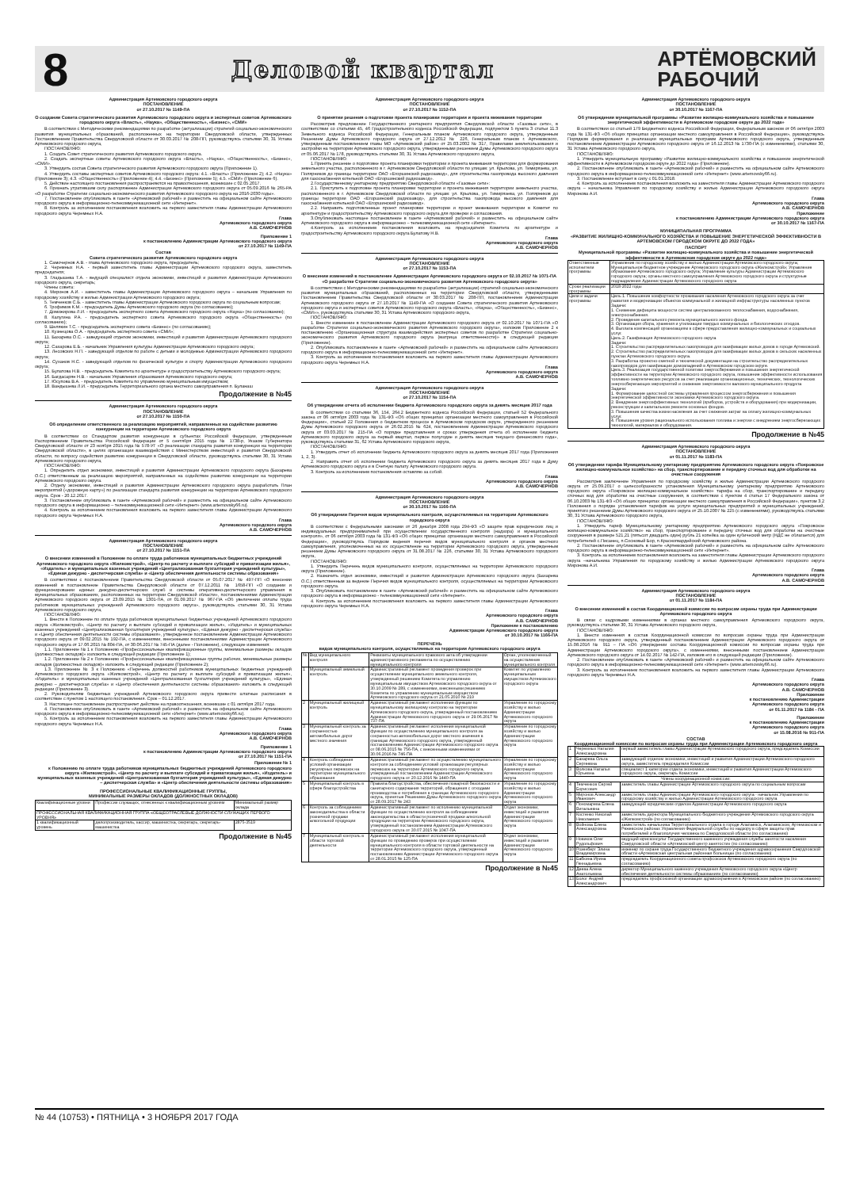8 Деловой квартал АРТЁМОВСКИЙ
РАБОЧИЙ
Администрация Артемовского городского округа
ПОСТАНОВЛЕНИЕ
от 27.10.2017 № 1149-ПА
О создании Совета стратегического развития Артемовского городского округа и экспертных советов Артемовского городского округа «Власть», «Наука», «Общественность», «Бизнес», «СМИ»
В соответствии с Методическими рекомендациями по разработке (актуализации) стратегий социально-экономического развития муниципальных образований, расположенных на территории Свердловской области, утвержденных Постановлением Правительства Свердловской области от 30.03.2017 № 208-ПП, руководствуясь статьями 30, 31 Устава Артемовского городского округа,
ПОСТАНОВЛЯЮ:
1. Создать Совет стратегического развития Артемовского городского округа.
2. Создать экспертные советы Артемовского городского округа «Власть», «Наука», «Общественность», «Бизнес», «СМИ».
3. Утвердить состав Совета стратегического развития Артемовского городского округа (Приложение 1).
4. Утвердить составы экспертных советов Артемовского городского округа: 4.1. «Власть» (Приложение 2); 4.2. «Наука» (Приложение 3); 4.3. «Общественность» (Приложение 4); 4.4. «Бизнес» (Приложение 5); 4.5. «СМИ» (Приложение 6).
5. Действие настоящего постановления распространяются на правоотношения, возникшие с 02.05.2017.
6. Признать утратившим силу распоряжение Администрации Артемовского городского округа от 05.09.2016 № 265-РА «О разработке Стратегии социально-экономического развития Артемовского городского округа на 2016-2030 годы».
7. Постановление опубликовать в газете «Артемовский рабочий» и разместить на официальном сайте Артемовского городского округа в информационно-телекоммуникационной сети «Интернет».
8. Контроль за исполнением постановления возложить на первого заместителя главы Администрации Артемовского городского округа Черемных Н.А.
Глава
Артемовского городского округа
А.В. САМОЧЕРНОВ
Приложение 1
к постановлению Администрации Артемовского городского округа
от 27.10.2017 № 1149-ПА
Состав
Совета стратегического развития Артемовского городского округа
1. Самочернов А.В. - глава Артемовского городского округа, председатель;
2. Черемных Н.А. - первый заместитель главы Администрации Артемовского городского округа, заместитель председателя;
3. Гладышева Т.А. - ведущий специалист отдела экономики, инвестиций и развития Администрации Артемовского городского округа, секретарь;
Члены совета:
4. Миронов А.И. - заместитель главы Администрации Артемовского городского округа – начальник Управления по городскому хозяйству и жилью Администрации Артемовского городского округа;
5. Темченков С.Б. - заместитель главы Администрации Артемовского городского округа по социальным вопросам;
6. Трофимов К.М. - председатель Думы Артемовского городского округа (по согласованию);
7. Доможирова Л.И. - председатель экспертного совета Артемовского городского округа «Наука» (по согласованию);
8. Калугина Р.А. - председатель экспертного совета Артемовского городского округа «Общественность» (по согласованию);
9. Шелякин Т.С. - председатель экспертного совета «Бизнес» (по согласованию);
10. Кузнецова О.А. - председатель экспертного совета «СМИ»;
11. Бахарева О.С. - заведующий отделом экономики, инвестиций и развития Администрации Артемовского городского округа;
12. Сахарова Е.Б. - начальник Управления культуры Администрации Артемовского городского округа;
13. Лесовских Н.П. - заведующий отделом по работе с детьми и молодежью Администрации Артемовского городского округа;
14. Суханов Н.С. - заведующий отделом по физической культуре и спорту Администрации Артемовского городского округа;
15. Булатова Н.В. - председатель Комитета по архитектуре и градостроительству Артемовского городского округа;
16. Багдасарян Н.В. - начальник Управления образования Артемовского городского округа;
17. Юсупова В.А. - председатель Комитета по управлению муниципальным имуществом;
18. Вандышева Л.И. - председатель Территориального органа местного самоуправления п. Буланаш
Продолжение в №45
Администрация Артемовского городского округа
ПОСТАНОВЛЕНИЕ
от 27.10.2017 № 1150-ПА
Об определении ответственного за реализацию мероприятий, направленных на содействие развитию конкуренции на территории Артемовского городского округа
В соответствии со Стандартом развития конкуренции в субъектах Российской Федерации, утвержденным Распоряжением Правительства Российской Федерации от 5 сентября 2015 года № 1738-р, Указом Губернатора Свердловской области от 23 ноября 2015 года № 578-УГ «О реализации стандарта развития конкуренции на территории Свердловской области», в целях организации взаимодействия с Министерством инвестиций и развития Свердловской области, по вопросу содействия развитию конкуренции в Свердловской области, руководствуясь статьями 30, 31 Устава Артемовского городского округа,
ПОСТАНОВЛЯЮ:
1. Определить отдел экономики, инвестиций и развития Администрации Артемовского городского округа (Бахарева О.С.) ответственным за реализацию мероприятий, направленных на содействие развитию конкуренции на территории Артемовского городского округа.
2. Отделу экономики, инвестиций и развития Администрации Артемовского городского округа разработать План мероприятий («дорожную карту») по реализации стандарта развития конкуренции на территории Артемовского городского округа. Срок - 20.12.2017.
3. Постановление опубликовать в газете «Артемовский рабочий» и разместить на официальном сайте Артемовского городского округа в информационно – телекоммуникационной сети «Интернет» (www.artemovsky66.ru).
4. Контроль за исполнением постановления возложить на первого заместителя главы Администрации Артемовского городского округа Черемных Н.А.
Глава
Артемовского городского округа
А.В. САМОЧЕРНОВ
Администрация Артемовского городского округа
ПОСТАНОВЛЕНИЕ
от 27.10.2017 № 1151-ПА
О внесении изменений в Положение по оплате труда работников муниципальных бюджетных учреждений Артемовского городского округа «Жилкомстрой», «Центр по расчету и выплате субсидий и приватизации жилья», «Издатель» и муниципальных казенных учреждений «Централизованная бухгалтерия учреждений культуры», «Единая дежурно - диспетчерская служба» и «Центр обеспечения деятельности системы образования»
В соответствии с постановлением Правительства Свердловской области от 05.07.2017 № 497-ПП «О внесении изменений в постановление Правительства Свердловской области от 07.12.2011 № 1658-ПП «О создании и функционировании единых дежурно-диспетчерских служб и системы оперативно-диспетчерского управления в муниципальных образованиях, расположенных на территории Свердловской области», постановлениями Администрации Артемовского городского округа от 23.09.2015 № 1301-ПА, от 01.09.2017 № 967-ПА «Об увеличении оплаты труда работников муниципальных учреждений Артемовского городского округа», руководствуясь статьями 30, 31 Устава Артемовского городского округа,
ПОСТАНОВЛЯЮ:
1. Внести в Положение по оплате труда работников муниципальных бюджетных учреждений Артемовского городского округа «Жилкомстрой», «Центр по расчету и выплате субсидий и приватизации жилья», «Издатель» и муниципальных казенных учреждений «Централизованная бухгалтерия учреждений культуры», «Единая дежурно - диспетчерская служба» и «Центр обеспечения деятельности системы образования», утвержденное постановлением Администрации Артемовского городского округа от 09.02.2015 № 192-ПА, с изменениями, внесенными постановлениями Администрации Артемовского городского округа от 17.06.2015 № 804-ПА, от 30.06.2017 № 745-ПА (далее - Положение), следующие изменения:
1.1. Приложение № 1 к Положению «Профессиональные квалификационные группы, минимальные размеры окладов (должностных окладов)» изложить в следующей редакции (Приложение 1);
1.2. Приложение № 2 к Положению «Профессиональные квалификационные группы рабочих, минимальные размеры окладов (должностных окладов)» изложить в следующей редакции (Приложение 2);
1.3. Приложение № 3 к Положению «Перечень должностей работников муниципальных бюджетных учреждений Артемовского городского округа «Жилкомстрой», «Центр по расчету и выплате субсидий и приватизации жилья», «Издатель» и муниципальных казенных учреждений «Централизованная бухгалтерия учреждений культуры», «Единая дежурно – диспетчерская служба» и «Центр обеспечения деятельности системы образования» изложить в следующей редакции (Приложение 3).
2. Руководителям бюджетных учреждений Артемовского городского округа привести штатные расписания в соответствие с пунктом 1 настоящего постановления. Срок – 01.12.2017.
3. Настоящее постановление распространяет действие на правоотношения, возникшие с 01 октября 2017 года.
4. Постановление опубликовать в газете «Артемовский рабочий» и разместить на официальном сайте Артемовского городского округа в информационно-телекоммуникационной сети «Интернет» (www.artemovsky66.ru).
5. Контроль за исполнением постановления возложить на первого заместителя главы Администрации Артемовского городского округа Черемных Н.А.
Глава
Артемовского городского округа
А.В. САМОЧЕРНОВ
Приложение 1
к постановлению Администрации Артемовского городского округа
от 27.10.2017 № 1151-ПА
Приложение № 1
к Положению по оплате труда работников муниципальных бюджетных учреждений Артемовского городского округа «Жилкомстрой», «Центр по расчету и выплате субсидий и приватизации жилья», «Издатель» и муниципальных казенных учреждений «Централизованная бухгалтерия учреждений культуры», «Единая дежурно – диспетчерская служба» и «Центр обеспечения деятельности системы образования»
ПРОФЕССИОНАЛЬНЫЕ КВАЛИФИКАЦИОННЫЕ ГРУППЫ,
МИНИМАЛЬНЫЕ РАЗМЕРЫ ОКЛАДОВ (ДОЛЖНОСТНЫХ ОКЛАДОВ)
| Квалификационные уровни | Профессии служащих, отнесенных к квалификационным уровням | Минимальный размер оклада |
| --- | --- | --- |
| ПРОФЕССИОНАЛЬНАЯ КВАЛИФИКАЦИОННАЯ ГРУППА «ОБЩЕОТРАСЛЕВЫЕ ДОЛЖНОСТИ СЛУЖАЩИХ ПЕРВОГО УРОВНЯ» | | |
| 1 квалификационный уровень | делопроизводитель, кассир, машинистка, секретарь, секретарь-машинистка | 2875-3519 |
Продолжение в №45
Администрация Артемовского городского округа
ПОСТАНОВЛЕНИЕ
от 27.10.2017 № 1152-ПА
О принятии решения о подготовке проекта планировки территории и проекта межевания территории
Рассмотрев предложение Государственного унитарного предприятия Свердловской области «Газовые сети», в соответствии со статьями 45, 46 Градостроительного кодекса Российской Федерации, подпунктом 5 пункта 3 статьи 11.3 Земельного кодекса Российской Федерации, Генеральным планом Артемовского городского округа, утвержденным Решением Думы Артемовского городского округа от 27.12.2012 № 226, Генеральным планом г. Артемовского, утвержденным постановлением главы МО «Артемовский район» от 25.03.2002 № 317, Правилами землепользования и застройки на территории Артемовского городского округа, утвержденными решением Думы Артемовского городского округа от 05.06.2017 № 178, руководствуясь статьями 30, 31 Устава Артемовского городского округа,
ПОСТАНОВЛЯЮ:
1.Принять решение о подготовке проекта планировки территории и проекта межевания территории для формирования земельного участка, расположенного в г. Артемовском Свердловской области по улицам: ул. Крылова, ул. Тимирязева, ул. Полярников до границы территории ОАО «Егоршинский радиозавод», для строительства газопровода высокого давления для газоснабжения котельной ОАО «Егоршинский радиозавод».
2.Государственному унитарному предприятию Свердловской области «Газовые сети»:
2.1. Приступить к подготовке проекта планировки территории и проекта межевания территории земельного участка, расположенного в г. Артемовском Свердловской области по улицам: ул. Крылова, ул. Тимирязева, ул. Полярников до границы территории ОАО «Егоршинский радиозавод», для строительства газопровода высокого давления для газоснабжения котельной ОАО «Егоршинский радиозавод».
2.2. Направить подготовленные проект планировки территории и проект межевания территории в Комитет по архитектуре и градостроительству Артемовского городского округа для проверки и согласования.
3.Опубликовать настоящее постановление в газете «Артемовский рабочий» и разместить на официальном сайте Артемовского городского округа в информационно – телекоммуникационной сети «Интернет».
4.Контроль за исполнением постановления возложить на председателя Комитета по архитектуре и градостроительству Артемовского городского округа Булатову Н.В.
Глава
Артемовского городского округа
А.В. САМОЧЕРНОВ
Администрация Артемовского городского округа
ПОСТАНОВЛЕНИЕ
от 27.10.2017 № 1153-ПА
О внесении изменений в постановление Администрации Артемовского городского округа от 02.10.2017 № 1071-ПА «О разработке Стратегии социально-экономического развития Артемовского городского округа»
В соответствии с Методическими рекомендациями по разработке (актуализации) стратегий социально-экономического развития муниципальных образований, расположенных на территории Свердловской области, утвержденными Постановлением Правительства Свердловской области от 30.03.2017 № 208-ПП, постановлением Администрации Артемовского городского округа от 27.10.2017 № 1149-ПА «О создании Совета стратегического развития Артемовского городского округа и экспертных советов Артемовского городского округа «Власть», «Наука», «Общественность», «Бизнес», «СМИ»», руководствуясь статьями 30, 31 Устава Артемовского городского округа,
ПОСТАНОВЛЯЮ:
1. Внести изменение в постановление Администрации Артемовского городского округа от 02.10.2017 № 1071-ПА «О разработке Стратегии социально-экономического развития Артемовского городского округа», изложив Приложение 2 к постановлению «Организационная структура взаимодействия экспертных советов по разработке Стратегии социально-экономического развития Артемовского городского округа (матрица ответственности)» в следующей редакции (Приложение).
2. Опубликовать постановление в газете «Артемовский рабочий» и разместить на официальном сайте Артемовского городского округа в информационно-телекоммуникационной сети «Интернет».
3. Контроль за исполнением постановления возложить на первого заместителя главы Администрации Артемовского городского округа Черемных Н.А.
Глава
Артемовского городского округа
А.В. САМОЧЕРНОВ
Администрация Артемовского городского округа
ПОСТАНОВЛЕНИЕ
от 27.10.2017 № 1154-ПА
Об утверждении отчета об исполнении бюджета Артемовского городского округа за девять месяцев 2017 года
В соответствии со статьями 36, 154, 264.2 Бюджетного кодекса Российской Федерации, статьей 52 Федерального закона от 06 октября 2003 года № 131-ФЗ «Об общих принципах организации местного самоуправления в Российской Федерации», статьей 22 Положения о бюджетном процессе в Артемовском городском округе, утвержденного решением Думы Артемовского городского округа от 26.02.2015 № 624, постановлением Администрации Артемовского городского округа от 03.03.2017 № 215-ПА «О порядке представления и сроках утверждения отчета об исполнении бюджета Артемовского городского округа за первый квартал, первое полугодие и девять месяцев текущего финансового года», руководствуясь статьями 31, 62 Устава Артемовского городского округа,
ПОСТАНОВЛЯЮ:
1. Утвердить отчет об исполнении бюджета Артемовского городского округа за девять месяцев 2017 года (Приложения 1, 2, 3).
2. Направить отчет об исполнении бюджета Артемовского городского округа за девять месяцев 2017 года в Думу Артемовского городского округа и в Счетную палату Артемовского городского округа.
3. Контроль за исполнением постановления оставляю за собой.
Глава
Артемовского городского округа
А.В. САМОЧЕРНОВ
Администрация Артемовского городского округа
ПОСТАНОВЛЕНИЕ
от 30.10.2017 № 1166-ПА
Об утверждении Перечня видов муниципального контроля, осуществляемых на территории Артемовского городского округа
В соответствии с Федеральными законами от 26 декабря 2008 года 294-ФЗ «О защите прав юридических лиц и индивидуальных предпринимателей при осуществлении государственного контроля (надзора) и муниципального контроля», от 06 октября 2003 года № 131-ФЗ «Об общих принципах организации местного самоуправления в Российской Федерации», руководствуясь Порядком ведения перечня видов муниципального контроля и органов местного самоуправления, уполномоченных на их осуществление на территории Артемовского городского округа, утвержденным решением Думы Артемовского городского округа от 31.08.2017 № 226, статьями 30, 31 Устава Артемовского городского округа,
ПОСТАНОВЛЯЮ:
1. Утвердить Перечень видов муниципального контроля, осуществляемых на территории Артемовского городского округа (Приложение).
2. Назначить отдел экономики, инвестиций и развития Администрации Артемовского городского округа (Бахарева О.С.) ответственным за ведение Перечня видов муниципального контроля, осуществляемых на территории Артемовского городского округа.
3. Опубликовать постановление в газете «Артемовский рабочий» и разместить на официальном сайте Артемовского городского округа в информационно - телекоммуникационной сети «Интернет».
4. Контроль за исполнением постановления возложить на первого заместителя главы Администрации Артемовского городского округа Черемных Н.А.
Глава
Артемовского городского округа
А.В. САМОЧЕРНОВ
Приложение к постановлению
Администрации Артемовского городского округа
от 30.10.2017 № 1166-ПА
ПЕРЕЧЕНЬ
видов муниципального контроля, осуществляемых на территории Артемовского городского округа
| № | Вид муниципального контроля | Реквизиты муниципального правового акта об утверждении административного регламента по осуществлению муниципального контроля | Орган, уполномоченный на осуществление муниципального контроля |
| --- | --- | --- | --- |
| 1 | Муниципальный земельный контроль | Административный регламент проведения проверок при осуществлении муниципального земельного контроля, утвержденный решением Комитета по управлению муниципальным имуществом Артемовского городского округа от 30.10.2009 № 289, с изменениями, внесенными решением Комитета по управлению муниципальным имуществом Артемовского городского округа от 21.05.2010 № 219 | Комитет по управлению муниципальным имуществом Артемовского городского округа |
| 2 | Муниципальный жилищный контроль | Административный регламент исполнения функции по муниципальному жилищному контролю на территории Артемовского городского округа, утвержденный постановлением Администрации Артемовского городского округа от 29.06.2017 № 737-ПА | Управление по городскому хозяйству и жилью Администрации Артемовского городского округа |
| 3 | Муниципальный контроль за сохранностью автомобильных дорог местного значения | Административный регламент исполнения муниципальной функции по осуществлению муниципального контроля за сохранностью автомобильных дорог местного значения в границах Артемовского городского округа, утвержденный постановлением Администрации Артемовского городского округа от 08.06.2015 № 756-ПА, с внесенными изменениями от 30.06.2016 № 746-ПА | Управление по городскому хозяйству и жилью Администрации Артемовского городского округа |
| 4 | Контроль соблюдения условий организации регулярных перевозок на территории муниципального образования | Административный регламент по осуществлению муниципального контроля за соблюдением условий организации регулярных перевозок на территории Артемовского городского округа, утвержденный постановлением Администрации Артемовского городского округа от 20.12.2016 № 1440-ПА | Управление по городскому хозяйству и жилью Администрации Артемовского городского округа |
| 5 | Муниципальный контроль в сфере благоустройства | Правила благоустройства, обеспечения пожарной безопасности и санитарного содержания территорий, обращения с отходами производства и потребления в границах Артемовского городского округа, принятые Решением Думы Артемовского городского округа от 28.09.2017 № 243 | Управление по городскому хозяйству и жилью Администрации Артемовского городского округа |
| 6 | Контроль за соблюдением законодательства в области розничной продажи алкогольной продукции | Административный регламент по исполнению муниципальной функции по осуществлению контроля за соблюдением законодательства в области розничной продажи алкогольной продукции на территории Артемовского городского округа, утвержденный постановлением Администрации Артемовского городского округа от 30.07.2015 № 1047-ПА | Отдел экономики, инвестиций и развития Администрации Артемовского городского округа |
| 7 | Муниципальный контроль в области торговой деятельности | Административный регламент исполнения муниципальной функции по проведению проверок при осуществлении муниципального контроля в области торговой деятельности на территории Артемовского городского округа, утвержденный постановлением Администрации Артемовского городского округа от 28.01.2015 № 125-ПА | Отдел экономики, инвестиций и развития Администрации Артемовского городского округа |
Продолжение в №45
Администрация Артемовского городского округа
ПОСТАНОВЛЕНИЕ
от 30.10.2017 № 1167-ПА
Об утверждении муниципальной программы «Развитие жилищно-коммунального хозяйства и повышение энергетической эффективности в Артемовском городском округе до 2022 года»
В соответствии со статьей 179 Бюджетного кодекса Российской Федерации, Федеральным законом от 06 октября 2003 года № 131-ФЗ «Об общих принципах организации местного самоуправления в Российской Федерации», руководствуясь Порядком формирования и реализации муниципальных программ Артемовского городского округа, утвержденным постановлением Администрации Артемовского городского округа от 16.12.2013 № 1730-ПА (с изменениями), статьями 30, 31 Устава Артемовского городского округа,
ПОСТАНОВЛЯЮ:
1. Утвердить муниципальную программу «Развитие жилищно-коммунального хозяйства и повышение энергетической эффективности в Артемовском городском округе до 2022 года» (Приложение).
2. Постановление опубликовать в газете «Артемовский рабочий» и разместить на официальном сайте Артемовского городского округа в информационно-телекоммуникационной сети «Интернет» (www.artemovsky66.ru).
3. Постановление вступает в силу с 01.01.2018.
4. Контроль за исполнением постановления возложить на заместителя главы Администрации Артемовского городского округа – начальника Управления по городскому хозяйству и жилью Администрации Артемовского городского округа Миронова А.И.
Глава
Артемовского городского округа
А.В. САМОЧЕРНОВ
Приложение
к постановлению Администрации Артемовского городского округа
от 30.10.2017 № 1167-ПА
МУНИЦИПАЛЬНАЯ ПРОГРАММА
«РАЗВИТИЕ ЖИЛИЩНО-КОММУНАЛЬНОГО ХОЗЯЙСТВА И ПОВЫШЕНИЕ ЭНЕРГЕТИЧЕСКОЙ ЭФФЕКТИВНОСТИ В АРТЕМОВСКОМ ГОРОДСКОМ ОКРУГЕ ДО 2022 ГОДА»
ПАСПОРТ
Муниципальной программы «Развитие жилищно-коммунального хозяйства и повышение энергетической эффективности в Артемовском городском округе до 2022 года»
| Ответственные исполнители программы | Управление по городскому хозяйству и жилью Администрации Артемовского городского округа; Муниципальное бюджетное учреждение Артемовского городского округа «Жилкомстрой»; Управление образования Артемовского городского округа; Управление культуры Администрации Артемовского городского округа; органы местного самоуправления Артемовского городского округа и структурные подразделения Администрации Артемовского городского округа |
| Сроки реализации программы | 2018-2022 годы |
| Цели и задачи программы | Цель 1. Повышение комфортности проживания населения Артемовского городского округа за счет развития и модернизации объектов коммунальной и жилищной инфраструктуры населенных пунктов Задачи: 1. Снижение дефицита мощности систем централизованного теплоснабжения, водоснабжения, электроснабжения. 2. Проведение капитального ремонта муниципального жилого фонда. 3. Организация сбора, хранения и утилизации твердых коммунальных и биологических отходов. 4. Выплата компенсаций организациям в сфере предоставления жилищно-коммунальных и социальных услуг. Цель 2. Газификация Артемовского городского округа Задачи: 1. Строительство распределительных газопроводов для газификации жилых домов в городе Артемовский. 2. Строительство распределительных газопроводов для газификации жилых домов в сельских населенных пунктах Артемовского городского округа. 3. Разработка проектно-сметной и технической документации на строительство распределительных газопроводов для газификации домовладений в Артемовском городском округе. Цель 3. Реализация государственной политики энергосбережения и повышения энергетической эффективности на территории Артемовского городского округа, повышение эффективности использования топливно-энергетических ресурсов за счет реализации организационных, технических, технологических энергосберегающих мероприятий и снижение энергоемкости валового муниципального продукта Задачи: 1. Формирование целостной системы управления процессом энергосбережения и повышения энергетической эффективности экономики Артемовского городского округа. 2. Внедрение энергоэффективных технологий (приборов, устройств и оборудования) при модернизации, реконструкции и капитальном ремонте основных фондов. 3. Повышение качества жизни населения за счет снижения затрат на оплату жилищно-коммунальных услуг. 4. Повышение уровня рационального использования топлива и энергии с внедрением энергосберегающих технологий, материалов и оборудования. |
Продолжение в №45
Администрация Артемовского городского округа
ПОСТАНОВЛЕНИЕ
от 01.11.2017 № 1183-ПА
Об утверждении тарифа Муниципальному унитарному предприятию Артемовского городского округа «Покровское жилищно-коммунальное хозяйство» на сбор, транспортирование и передачу сточных вод для обработки на очистные сооружения
Рассмотрев заключение Управления по городскому хозяйству и жилью Администрации Артемовского городского округа от 25.09.2017 о целесообразности установления Муниципальному унитарному предприятию Артемовского городского округа «Покровское жилищно-коммунальное хозяйство» тарифа на сбор, транспортирование и передачу сточных вод для обработки на очистные сооружения, в соответствии с пунктом 4 статьи 17 Федерального закона от 06.10.2003 № 131-ФЗ «Об общих принципах организации местного самоуправления в Российской Федерации», пунктом 3.2 Положения о порядке установления тарифов на услуги муниципальных предприятий и муниципальных учреждений, принятого решением Думы Артемовского городского округа от 25.10.2007 № 225 (с изменениями), руководствуясь статьями 30, 31 Устава Артемовского городского округа,
ПОСТАНОВЛЯЮ:
1. Утвердить тариф Муниципальному унитарному предприятию Артемовского городского округа «Покровское жилищно-коммунальное хозяйство» на сбор, транспортирование и передачу сточных вод для обработки на очистные сооружения в размере 521,21 (пятьсот двадцать один) рубль 21 копейка за один кубический метр (НДС не облагается) для потребителей с.Писанец, п.Сосновый Бор, п.Красногвардейский Артемовского района.
2. Постановление опубликовать в газете «Артемовский рабочий» и разместить на официальном сайте Артемовского городского округа в информационно-телекоммуникационной сети «Интернет».
3. Контроль за исполнением постановления возложить на заместителя главы Администрации Артемовского городского округа –начальника Управления по городскому хозяйству и жилью Администрации Артемовского городского округа Миронова А.И.
Глава
Артемовского городского округа
А.В. САМОЧЕРНОВ
Администрация Артемовского городского округа
ПОСТАНОВЛЕНИЕ
от 01.11.2017 № 1184-ПА
О внесении изменений в состав Координационной комиссии по вопросам охраны труда при Администрации Артемовского городского округа
В связи с кадровыми изменениями в органах местного самоуправления Артемовского городского округа, руководствуясь статьями 30, 31 Устава Артемовского городского округа,
ПОСТАНОВЛЯЮ:
1. Внести изменения в состав Координационной комиссии по вопросам охраны труда при Администрации Артемовского городского округа, утвержденный постановлением Администрации Артемовского городского округа от 15.08.2016 № 911 – ПА «Об утверждении состава Координационной комиссии по вопросам охраны труда при Администрации Артемовского городского округа», с изменениями, внесенными постановлением Администрации Артемовского городского округа от 14.02.2017 № 142-ПА, изложив его в следующей редакции (Приложение).
2. Постановление опубликовать в газете «Артемовский рабочий» и разместить на официальном сайте Артемовского городского округа в информационно-телекоммуникационной сети «Интернет» (www.artemovsky66.ru).
3. Контроль за исполнением постановления возложить на первого заместителя главы Администрации Артемовского городского округа Черемных Н.А.
Глава
Артемовского городского округа
А.В. САМОЧЕРНОВ
Приложение
к постановлению Администрации
Артемовского городского округа
от 01.11.2017 № 1184 - ПА
Приложение
к постановлению Администрации
Артемовского городского округа
от 15.08.2016 № 911-ПА
СОСТАВ
Координационной комиссии по вопросам охраны труда при Администрации Артемовского городского округа
| 1 | Черемных Наталия Александровна | первый заместитель главы Администрации Артемовского городского округа, председатель Комиссии |
| 2 | Бахарева Ольга Сергеевна | заведующий отделом экономики, инвестиций и развития Администрации Артемовского городского округа, заместитель председателя Комиссии |
| 3 | Волкова Наталья Юрьевна | специалист 1 категории отдела экономики, инвестиций и развития Администрации Артемовского городского округа, секретарь Комиссии |
| Члены координационной комиссии: | | |
| 4 | Темченков Сергей Борисович | заместитель главы Администрации Артемовского городского округа по социальным вопросам |
| 5 | Миронов Александр Иванович | заместитель главы Администрации Артемовского городского округа - начальник Управления по городскому хозяйству и жилью Администрации Артемовского городского округа |
| 6 | Пономарева Елена Витальевна | заведующий юридическим отделом Администрации Артемовского городского округа |
| 7 | Костенко Николай Николаевич | заместитель директора Муниципального бюджетного учреждения Артемовского городского округа «Жилкомстрой» (по согласованию) |
| 8 | Войнова Елена Александровна | заместитель начальника Территориального отдела в городе Алапаевск, Алапаевском, Артемовском и Режевском районах Управления Федеральной службы по надзору в сфере защиты прав потребителей и благополучия человека по Свердловской области (по согласованию) |
| 9 | Новиков Олег Рудольфович | ведущий юрисконсульт Государственного казенного учреждения службы занятости населения Свердловской области «Артемовский центр занятости» (по согласованию) |
| 10 | Розенберг Элина Владимировна | инженер по охране труда Государственного бюджетного учреждения здравоохранения Свердловской области «Артемовская центральная районная больница» (по согласованию) |
| 11 | Бабкина Ирина Геннадьевна | председатель Координационного совета профсоюзов Артемовского городского округа (по согласованию) |
| 12 | Деева Алена Анатольевна | директор Муниципального казенного учреждения Артемовского городского округа «Центр обеспечения деятельности системы образования» (по согласованию) |
| 13 | Болог Андрей Александрович | председатель профсоюзной организации здравоохранения в Артемовском районе (по согласованию) |
№ 44 (10753) • ПЯТНИЦА • 3 НОЯБРЯ 2017 ГОДА